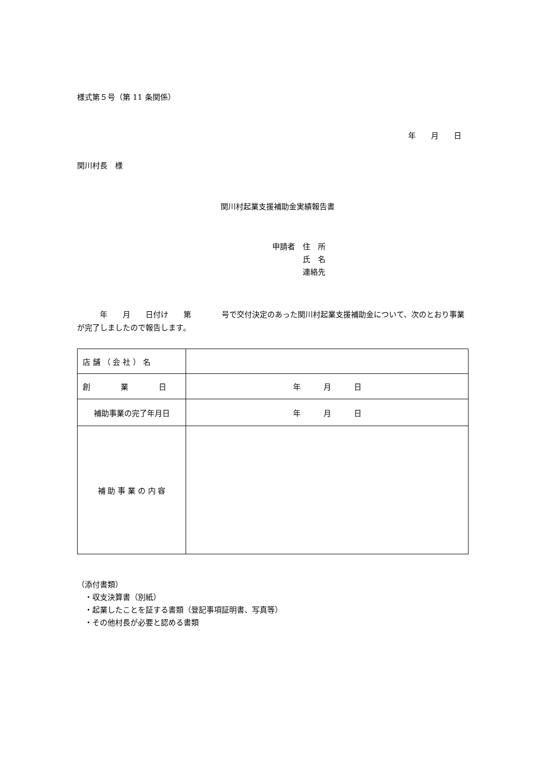様式第５号（第 11 条関係）
年　　月　　日
関川村長　様
関川村起業支援補助金実績報告書
申請者　住　所
　　　　氏　名
　　　　連絡先
　　　年　　月　　日付け　　第　　　　号で交付決定のあった関川村起業支援補助金について、次のとおり事業が完了しましたので報告します。
| 店 舗 （ 会 社 ） 名 | |
| 創 業 日 | 年 月 日 |
| 補助事業の完了年月日 | 年 月 日 |
| 補 助 事 業 の 内 容 | |
（添付書類）
　・収支決算書（別紙）
　・起業したことを証する書類（登記事項証明書、写真等）
　・その他村長が必要と認める書類